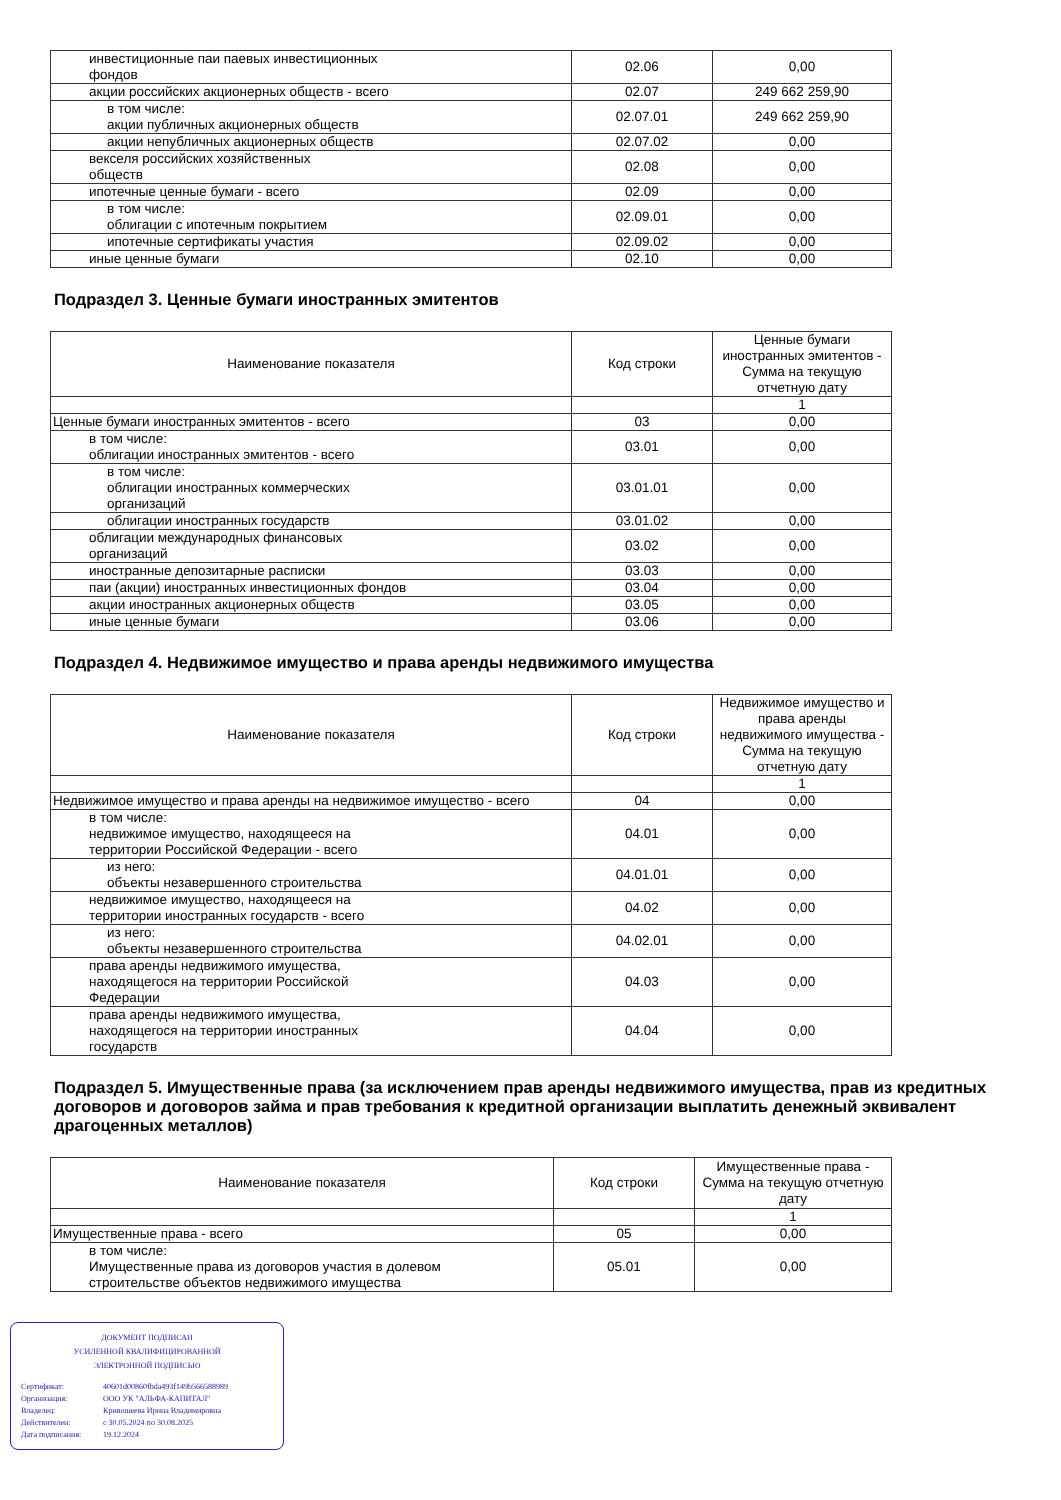| инвестиционные паи паевых инвестиционных фондов | 02.06 | 0,00 |
| акции российских акционерных обществ - всего | 02.07 | 249 662 259,90 |
| в том числе: акции публичных акционерных обществ | 02.07.01 | 249 662 259,90 |
| акции непубличных акционерных обществ | 02.07.02 | 0,00 |
| векселя российских хозяйственных обществ | 02.08 | 0,00 |
| ипотечные ценные бумаги - всего | 02.09 | 0,00 |
| в том числе: облигации с ипотечным покрытием | 02.09.01 | 0,00 |
| ипотечные сертификаты участия | 02.09.02 | 0,00 |
| иные ценные бумаги | 02.10 | 0,00 |
Подраздел 3. Ценные бумаги иностранных эмитентов
| Наименование показателя | Код строки | Ценные бумаги иностранных эмитентов - Сумма на текущую отчетную дату |
| --- | --- | --- |
| | | 1 |
| Ценные бумаги иностранных эмитентов - всего | 03 | 0,00 |
| в том числе: облигации иностранных эмитентов - всего | 03.01 | 0,00 |
| в том числе: облигации иностранных коммерческих организаций | 03.01.01 | 0,00 |
| облигации иностранных государств | 03.01.02 | 0,00 |
| облигации международных финансовых организаций | 03.02 | 0,00 |
| иностранные депозитарные расписки | 03.03 | 0,00 |
| паи (акции) иностранных инвестиционных фондов | 03.04 | 0,00 |
| акции иностранных акционерных обществ | 03.05 | 0,00 |
| иные ценные бумаги | 03.06 | 0,00 |
Подраздел 4. Недвижимое имущество и права аренды недвижимого имущества
| Наименование показателя | Код строки | Недвижимое имущество и права аренды недвижимого имущества - Сумма на текущую отчетную дату |
| --- | --- | --- |
| | | 1 |
| Недвижимое имущество и права аренды на недвижимое имущество - всего | 04 | 0,00 |
| в том числе: недвижимое имущество, находящееся на территории Российской Федерации - всего | 04.01 | 0,00 |
| из него: объекты незавершенного строительства | 04.01.01 | 0,00 |
| недвижимое имущество, находящееся на территории иностранных государств - всего | 04.02 | 0,00 |
| из него: объекты незавершенного строительства | 04.02.01 | 0,00 |
| права аренды недвижимого имущества, находящегося на территории Российской Федерации | 04.03 | 0,00 |
| права аренды недвижимого имущества, находящегося на территории иностранных государств | 04.04 | 0,00 |
Подраздел 5. Имущественные права (за исключением прав аренды недвижимого имущества, прав из кредитных договоров и договоров займа и прав требования к кредитной организации выплатить денежный эквивалент драгоценных металлов)
| Наименование показателя | Код строки | Имущественные права - Сумма на текущую отчетную дату |
| --- | --- | --- |
| | | 1 |
| Имущественные права - всего | 05 | 0,00 |
| в том числе: Имущественные права из договоров участия в долевом строительстве объектов недвижимого имущества | 05.01 | 0,00 |
ДОКУМЕНТ ПОДПИСАН
УСИЛЕННОЙ КВАЛИФИЦИРОВАННОЙ
ЭЛЕКТРОННОЙ ПОДПИСЬЮ
| Сертификат: | 40601d00860fbda493f149b566588989 |
| Организация: | ООО УК "АЛЬФА-КАПИТАЛ" |
| Владелец: | Кривошеева Ирина Владимировна |
| Действителен: | с 30.05.2024 по 30.08.2025 |
| Дата подписания: | 19.12.2024 |